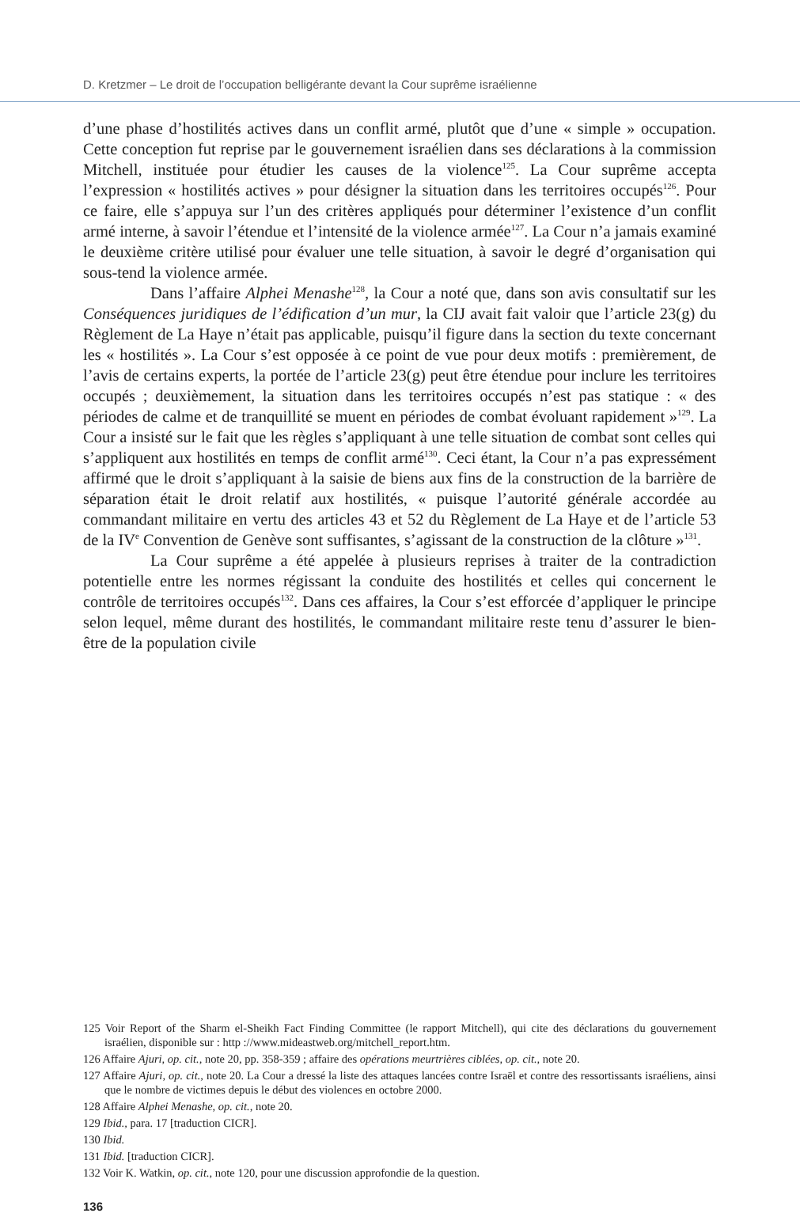D. Kretzmer – Le droit de l’occupation belligérante devant la Cour suprême israélienne
d’une phase d’hostilités actives dans un conflit armé, plutôt que d’une « simple » occupation. Cette conception fut reprise par le gouvernement israélien dans ses déclarations à la commission Mitchell, instituée pour étudier les causes de la violence<sup>125</sup>. La Cour suprême accepta l’expression « hostilités actives » pour désigner la situation dans les territoires occupés<sup>126</sup>. Pour ce faire, elle s’appuya sur l’un des critères appliqués pour déterminer l’existence d’un conflit armé interne, à savoir l’étendue et l’intensité de la violence armée<sup>127</sup>. La Cour n’a jamais examiné le deuxième critère utilisé pour évaluer une telle situation, à savoir le degré d’organisation qui sous-tend la violence armée.
Dans l’affaire Alphei Menashe<sup>128</sup>, la Cour a noté que, dans son avis consultatif sur les Conséquences juridiques de l’édification d’un mur, la CIJ avait fait valoir que l’article 23(g) du Règlement de La Haye n’était pas applicable, puisqu’il figure dans la section du texte concernant les « hostilités ». La Cour s’est opposée à ce point de vue pour deux motifs : premièrement, de l’avis de certains experts, la portée de l’article 23(g) peut être étendue pour inclure les territoires occupés ; deuxièmement, la situation dans les territoires occupés n’est pas statique : « des périodes de calme et de tranquillité se muent en périodes de combat évoluant rapidement »<sup>129</sup>. La Cour a insisté sur le fait que les règles s’appliquant à une telle situation de combat sont celles qui s’appliquent aux hostilités en temps de conflit armé<sup>130</sup>. Ceci étant, la Cour n’a pas expressément affirmé que le droit s’appliquant à la saisie de biens aux fins de la construction de la barrière de séparation était le droit relatif aux hostilités, « puisque l’autorité générale accordée au commandant militaire en vertu des articles 43 et 52 du Règlement de La Haye et de l’article 53 de la IV<sup>e</sup> Convention de Genève sont suffisantes, s’agissant de la construction de la clôture »<sup>131</sup>.
La Cour suprême a été appelée à plusieurs reprises à traiter de la contradiction potentielle entre les normes régissant la conduite des hostilités et celles qui concernent le contrôle de territoires occupés<sup>132</sup>. Dans ces affaires, la Cour s’est efforcée d’appliquer le principe selon lequel, même durant des hostilités, le commandant militaire reste tenu d’assurer le bien-être de la population civile
125 Voir Report of the Sharm el-Sheikh Fact Finding Committee (le rapport Mitchell), qui cite des déclarations du gouvernement israélien, disponible sur : http ://www.mideastweb.org/mitchell_report.htm.
126 Affaire Ajuri, op. cit., note 20, pp. 358-359 ; affaire des opérations meurtrières ciblées, op. cit., note 20.
127 Affaire Ajuri, op. cit., note 20. La Cour a dressé la liste des attaques lancées contre Israël et contre des ressortissants israéliens, ainsi que le nombre de victimes depuis le début des violences en octobre 2000.
128 Affaire Alphei Menashe, op. cit., note 20.
129 Ibid., para. 17 [traduction CICR].
130 Ibid.
131 Ibid. [traduction CICR].
132 Voir K. Watkin, op. cit., note 120, pour une discussion approfondie de la question.
136